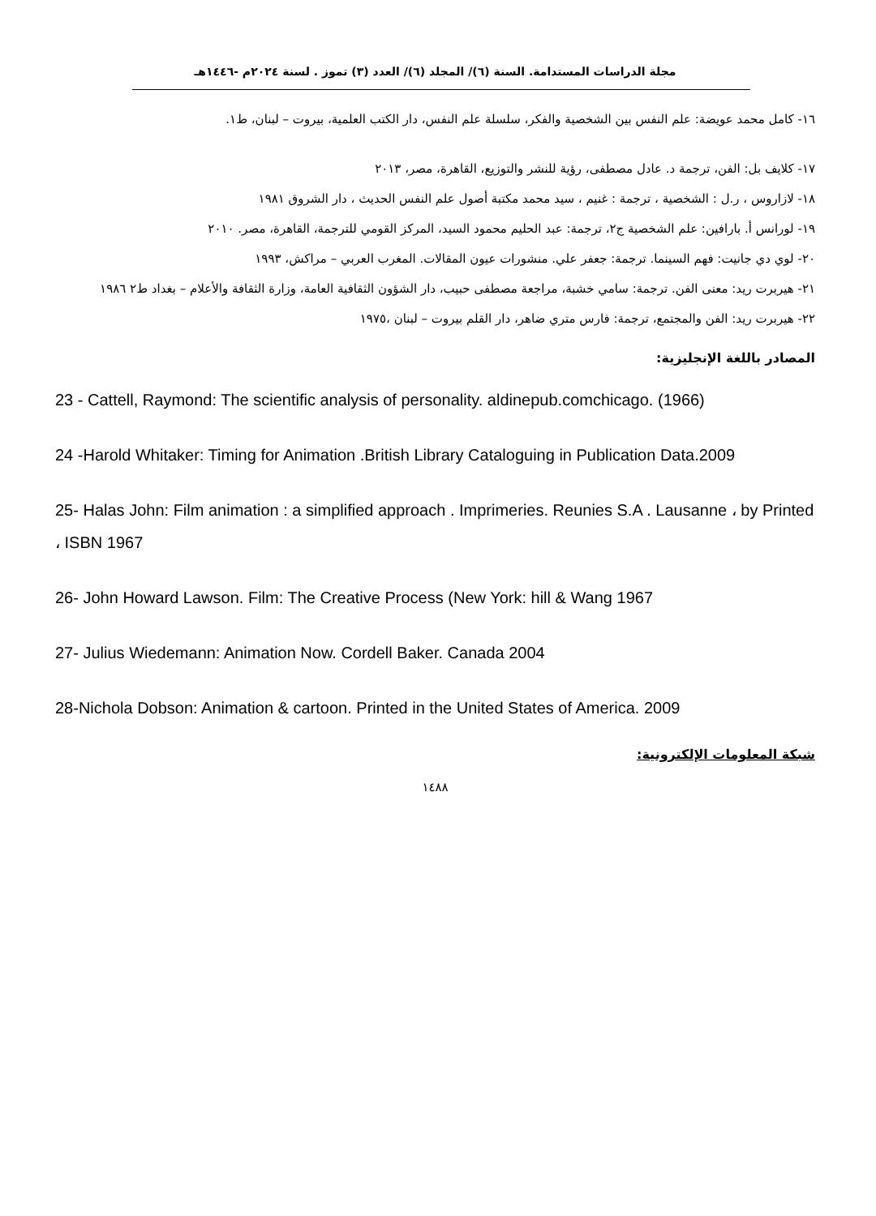مجلة الدراسات المستدامة. السنة (٦)/ المجلد (٦)/ العدد (٣) تموز . لسنة ٢٠٢٤م -١٤٤٦هـ
١٦- كامل محمد عويضة: علم النفس بين الشخصية والفكر، سلسلة علم النفس، دار الكتب العلمية، بيروت – لبنان، ط١.
١٧- كلايف بل: الفن، ترجمة د. عادل مصطفى، رؤية للنشر والتوزيع، القاهرة، مصر، ٢٠١٣
١٨- لازاروس ، ر.ل : الشخصية ، ترجمة : غنيم ، سيد محمد مكتبة أصول علم النفس الحديث ، دار الشروق ١٩٨١
١٩- لورانس أ. بارافين: علم الشخصية ج٢، ترجمة: عبد الحليم محمود السيد، المركز القومي للترجمة، القاهرة، مصر. ٢٠١٠
٢٠- لوي دي جانيت: فهم السينما. ترجمة: جعفر علي. منشورات عيون المقالات. المغرب العربي – مراكش، ١٩٩٣
٢١- هيربرت ريد: معنى الفن. ترجمة: سامي خشبة، مراجعة مصطفى حبيب، دار الشؤون الثقافية العامة، وزارة الثقافة والأعلام – بغداد ط٢ ١٩٨٦
٢٢- هيربرت ريد: الفن والمجتمع، ترجمة: فارس متري ضاهر، دار القلم بيروت – لبنان ،١٩٧٥
المصادر باللغة الإنجليزية:
23 - Cattell, Raymond: The scientific analysis of personality. aldinepub.comchicago. (1966)
24 -Harold Whitaker: Timing for Animation .British Library Cataloguing in Publication Data.2009
25- Halas John: Film animation : a simplified approach . Imprimeries. Reunies S.A . Lausanne ، by Printed ، ISBN 1967
26- John Howard Lawson. Film: The Creative Process (New York: hill & Wang 1967
27- Julius Wiedemann: Animation Now. Cordell Baker. Canada 2004
28-Nichola Dobson: Animation & cartoon. Printed in the United States of America. 2009
شبكة المعلومات الإلكترونية:
١٤٨٨